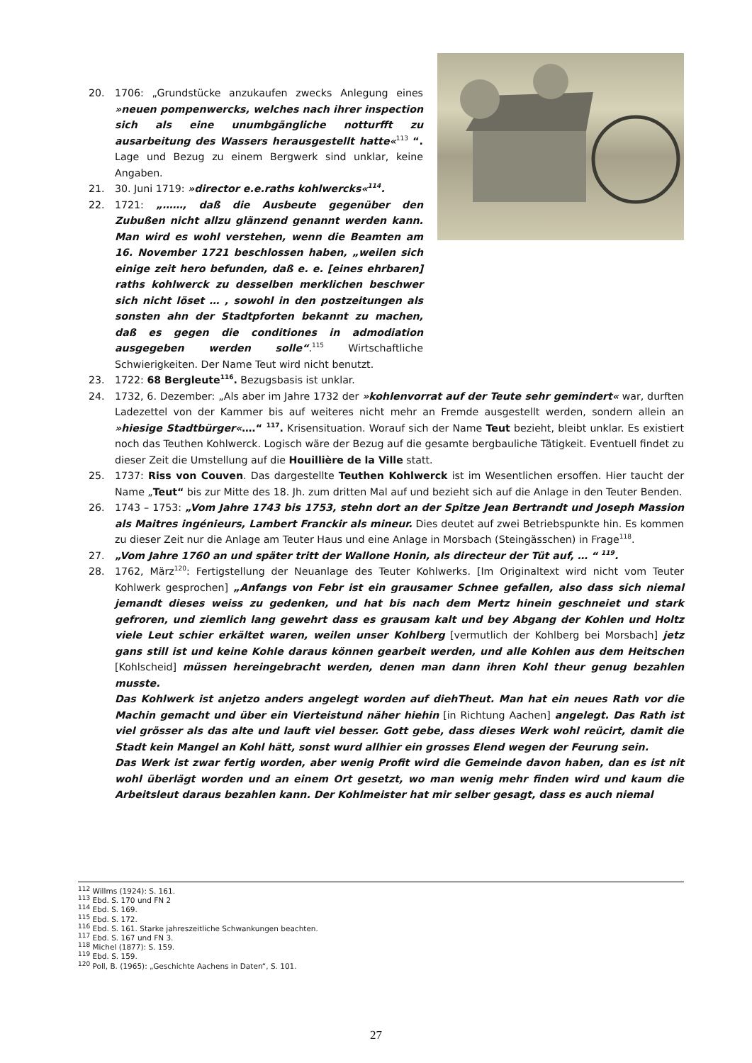20. 1706: „Grundstücke anzukaufen zwecks Anlegung eines »neuen pompenwercks, welches nach ihrer inspection sich als eine unumbgängliche notturfft zu ausarbeitung des Wassers herausgestellt hatte«<sup>113</sup> “. Lage und Bezug zu einem Bergwerk sind unklar, keine Angaben.
21. 30. Juni 1719: »director e.e.raths kohlwercks«<sup>114</sup>.
22. 1721: „……, daß die Ausbeute gegenüber den Zubußen nicht allzu glänzend genannt werden kann. Man wird es wohl verstehen, wenn die Beamten am 16. November 1721 beschlossen haben, „weilen sich einige zeit hero befunden, daß e. e. [eines ehrbaren] raths kohlwerck zu desselben merklichen beschwer sich nicht löset … , sowohl in den postzeitungen als sonsten ahn der Stadtpforten bekannt zu machen, daß es gegen die conditiones in admodiation ausgegeben werden solle“.<sup>115</sup> Wirtschaftliche Schwierigkeiten. Der Name Teut wird nicht benutzt.
23. 1722: 68 Bergleute<sup>116</sup>. Bezugsbasis ist unklar.
24. 1732, 6. Dezember: „Als aber im Jahre 1732 der »kohlenvorrat auf der Teute sehr gemindert« war, durften Ladezettel von der Kammer bis auf weiteres nicht mehr an Fremde ausgestellt werden, sondern allein an »hiesige Stadtbürger«….“ <sup>117</sup>. Krisensituation. Worauf sich der Name Teut bezieht, bleibt unklar. Es existiert noch das Teuthen Kohlwerck. Logisch wäre der Bezug auf die gesamte bergbauliche Tätigkeit. Eventuell findet zu dieser Zeit die Umstellung auf die Houillière de la Ville statt.
25. 1737: Riss von Couven. Das dargestellte Teuthen Kohlwerck ist im Wesentlichen ersoffen. Hier taucht der Name „Teut“ bis zur Mitte des 18. Jh. zum dritten Mal auf und bezieht sich auf die Anlage in den Teuter Benden.
26. 1743 – 1753: „Vom Jahre 1743 bis 1753, stehn dort an der Spitze Jean Bertrandt und Joseph Massion als Maitres ingénieurs, Lambert Franckir als mineur. Dies deutet auf zwei Betriebspunkte hin. Es kommen zu dieser Zeit nur die Anlage am Teuter Haus und eine Anlage in Morsbach (Steingässchen) in Frage<sup>118</sup>.
27. „Vom Jahre 1760 an und später tritt der Wallone Honin, als directeur der Tüt auf, … “ <sup>119</sup>.
28. 1762, März<sup>120</sup>: Fertigstellung der Neuanlage des Teuter Kohlwerks. [Im Originaltext wird nicht vom Teuter Kohlwerk gesprochen] „Anfangs von Febr ist ein grausamer Schnee gefallen, also dass sich niemal jemandt dieses weiss zu gedenken, und hat bis nach dem Mertz hinein geschneiet und stark gefroren, und ziemlich lang gewehrt dass es grausam kalt und bey Abgang der Kohlen und Holtz viele Leut schier erkältet waren, weilen unser Kohlberg [vermutlich der Kohlberg bei Morsbach] jetz gans still ist und keine Kohle daraus können gearbeit werden, und alle Kohlen aus dem Heitschen [Kohlscheid] müssen hereingebracht werden, denen man dann ihren Kohl theur genug bezahlen musste.
Das Kohlwerk ist anjetzo anders angelegt worden auf diehTheut. Man hat ein neues Rath vor die Machin gemacht und über ein Vierteistund näher hiehin [in Richtung Aachen] angelegt. Das Rath ist viel grösser als das alte und lauft viel besser. Gott gebe, dass dieses Werk wohl reücirt, damit die Stadt kein Mangel an Kohl hätt, sonst wurd allhier ein grosses Elend wegen der Feurung sein.
Das Werk ist zwar fertig worden, aber wenig Profit wird die Gemeinde davon haben, dan es ist nit wohl überlägt worden und an einem Ort gesetzt, wo man wenig mehr finden wird und kaum die Arbeitsleut daraus bezahlen kann. Der Kohlmeister hat mir selber gesagt, dass es auch niemal
<sup>112</sup> Willms (1924): S. 161.
<sup>113</sup> Ebd. S. 170 und FN 2
<sup>114</sup> Ebd. S. 169.
<sup>115</sup> Ebd. S. 172.
<sup>116</sup> Ebd. S. 161. Starke jahreszeitliche Schwankungen beachten.
<sup>117</sup> Ebd. S. 167 und FN 3.
<sup>118</sup> Michel (1877): S. 159.
<sup>119</sup> Ebd. S. 159.
<sup>120</sup> Poll, B. (1965): „Geschichte Aachens in Daten“, S. 101.
27